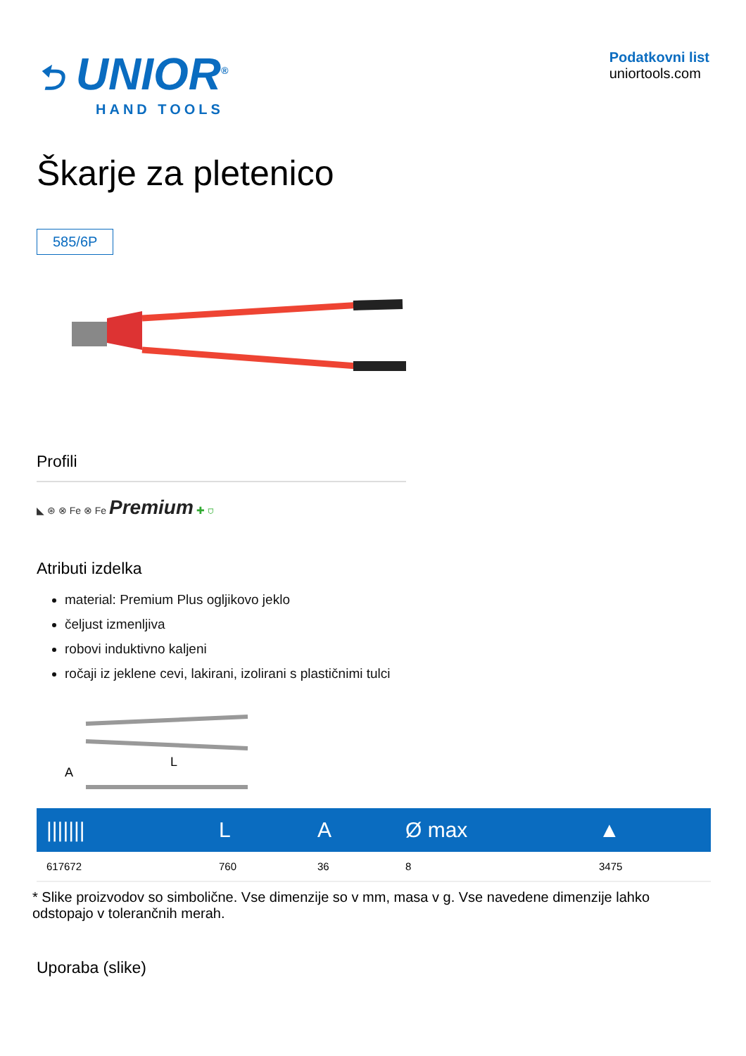⮌ UNIOR<sup>®</sup>
HAND TOOLS
Podatkovni list
uniortools.com
Škarje za pletenico
585/6P
Profili
◣ ⊛ ⊗ Fe ⊗ Fe Premium ✚ ⛉
Atributi izdelka
material: Premium Plus ogljikovo jeklo
čeljust izmenljiva
robovi induktivno kaljeni
ročaji iz jeklene cevi, lakirani, izolirani s plastičnimi tulci
L
A
| /////// | L | A | Ø max | ▲ |
| --- | --- | --- | --- | --- |
| 617672 | 760 | 36 | 8 | 3475 |
* Slike proizvodov so simbolične. Vse dimenzije so v mm, masa v g. Vse navedene dimenzije lahko odstopajo v tolerančnih merah.
Uporaba (slike)